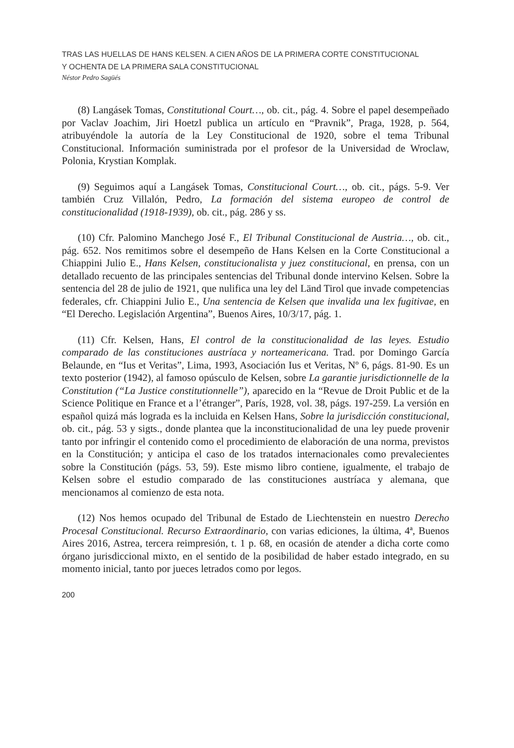TRAS LAS HUELLAS DE HANS KELSEN. A CIEN AÑOS DE LA PRIMERA CORTE CONSTITUCIONAL
Y OCHENTA DE LA PRIMERA SALA CONSTITUCIONAL
Néstor Pedro Sagüés
(8) Langásek Tomas, Constitutional Court…, ob. cit., pág. 4. Sobre el papel desempeñado por Vaclav Joachim, Jiri Hoetzl publica un artículo en “Pravnik”, Praga, 1928, p. 564, atribuyéndole la autoría de la Ley Constitucional de 1920, sobre el tema Tribunal Constitucional. Información suministrada por el profesor de la Universidad de Wroclaw, Polonia, Krystian Komplak.
(9) Seguimos aquí a Langásek Tomas, Constitucional Court…, ob. cit., págs. 5-9. Ver también Cruz Villalón, Pedro, La formación del sistema europeo de control de constitucionalidad (1918-1939), ob. cit., pág. 286 y ss.
(10) Cfr. Palomino Manchego José F., El Tribunal Constitucional de Austria…, ob. cit., pág. 652. Nos remitimos sobre el desempeño de Hans Kelsen en la Corte Constitucional a Chiappini Julio E., Hans Kelsen, constitucionalista y juez constitucional, en prensa, con un detallado recuento de las principales sentencias del Tribunal donde intervino Kelsen. Sobre la sentencia del 28 de julio de 1921, que nulifica una ley del Länd Tirol que invade competencias federales, cfr. Chiappini Julio E., Una sentencia de Kelsen que invalida una lex fugitivae, en “El Derecho. Legislación Argentina”, Buenos Aires, 10/3/17, pág. 1.
(11) Cfr. Kelsen, Hans, El control de la constitucionalidad de las leyes. Estudio comparado de las constituciones austríaca y norteamericana. Trad. por Domingo García Belaunde, en “Ius et Veritas”, Lima, 1993, Asociación Ius et Veritas, Nº 6, págs. 81-90. Es un texto posterior (1942), al famoso opúsculo de Kelsen, sobre La garantie jurisdictionnelle de la Constitution (“La Justice constitutionnelle”), aparecido en la “Revue de Droit Public et de la Science Politique en France et a l’étranger”, París, 1928, vol. 38, págs. 197-259. La versión en español quizá más lograda es la incluida en Kelsen Hans, Sobre la jurisdicción constitucional, ob. cit., pág. 53 y sigts., donde plantea que la inconstitucionalidad de una ley puede provenir tanto por infringir el contenido como el procedimiento de elaboración de una norma, previstos en la Constitución; y anticipa el caso de los tratados internacionales como prevalecientes sobre la Constitución (págs. 53, 59). Este mismo libro contiene, igualmente, el trabajo de Kelsen sobre el estudio comparado de las constituciones austríaca y alemana, que mencionamos al comienzo de esta nota.
(12) Nos hemos ocupado del Tribunal de Estado de Liechtenstein en nuestro Derecho Procesal Constitucional. Recurso Extraordinario, con varias ediciones, la última, 4ª, Buenos Aires 2016, Astrea, tercera reimpresión, t. 1 p. 68, en ocasión de atender a dicha corte como órgano jurisdiccional mixto, en el sentido de la posibilidad de haber estado integrado, en su momento inicial, tanto por jueces letrados como por legos.
200